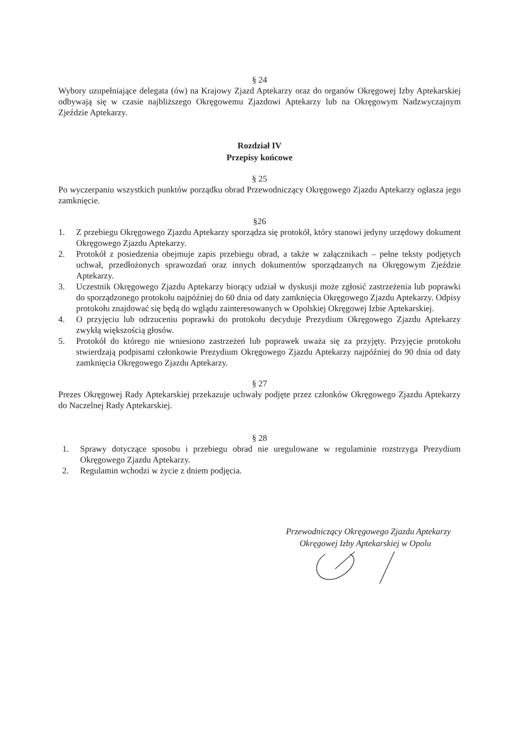§ 24
Wybory uzupełniające delegata (ów) na Krajowy Zjazd Aptekarzy oraz do organów Okręgowej Izby Aptekarskiej odbywają się w czasie najbliższego Okręgowemu Zjazdowi Aptekarzy lub na Okręgowym Nadzwyczajnym Zjeździe Aptekarzy.
Rozdział IV
Przepisy końcowe
§ 25
Po wyczerpaniu wszystkich punktów porządku obrad Przewodniczący Okręgowego Zjazdu Aptekarzy ogłasza jego zamknięcie.
§26
1. Z przebiegu Okręgowego Zjazdu Aptekarzy sporządza się protokół, który stanowi jedyny urzędowy dokument Okręgowego Zjazdu Aptekarzy.
2. Protokół z posiedzenia obejmuje zapis przebiegu obrad, a także w załącznikach – pełne teksty podjętych uchwał, przedłożonych sprawozdań oraz innych dokumentów sporządzanych na Okręgowym Zjeździe Aptekarzy.
3. Uczestnik Okręgowego Zjazdu Aptekarzy biorący udział w dyskusji może zgłosić zastrzeżenia lub poprawki do sporządzonego protokołu najpóźniej do 60 dnia od daty zamknięcia Okręgowego Zjazdu Aptekarzy. Odpisy protokołu znajdować się będą do wglądu zainteresowanych w Opolskiej Okręgowej Izbie Aptekarskiej.
4. O przyjęciu lub odrzuceniu poprawki do protokołu decyduje Prezydium Okręgowego Zjazdu Aptekarzy zwykłą większością głosów.
5. Protokół do którego nie wniesiono zastrzeżeń lub poprawek uważa się za przyjęty. Przyjęcie protokołu stwierdzają podpisami członkowie Prezydium Okręgowego Zjazdu Aptekarzy najpóźniej do 90 dnia od daty zamknięcia Okręgowego Zjazdu Aptekarzy.
§ 27
Prezes Okręgowej Rady Aptekarskiej przekazuje uchwały podjęte przez członków Okręgowego Zjazdu Aptekarzy do Naczelnej Rady Aptekarskiej.
§ 28
1. Sprawy dotyczące sposobu i przebiegu obrad nie uregulowane w regulaminie rozstrzyga Prezydium Okręgowego Zjazdu Aptekarzy.
2. Regulamin wchodzi w życie z dniem podjęcia.
Przewodniczący Okręgowego Zjazdu Aptekarzy
Okręgowej Izby Aptekarskiej w Opolu